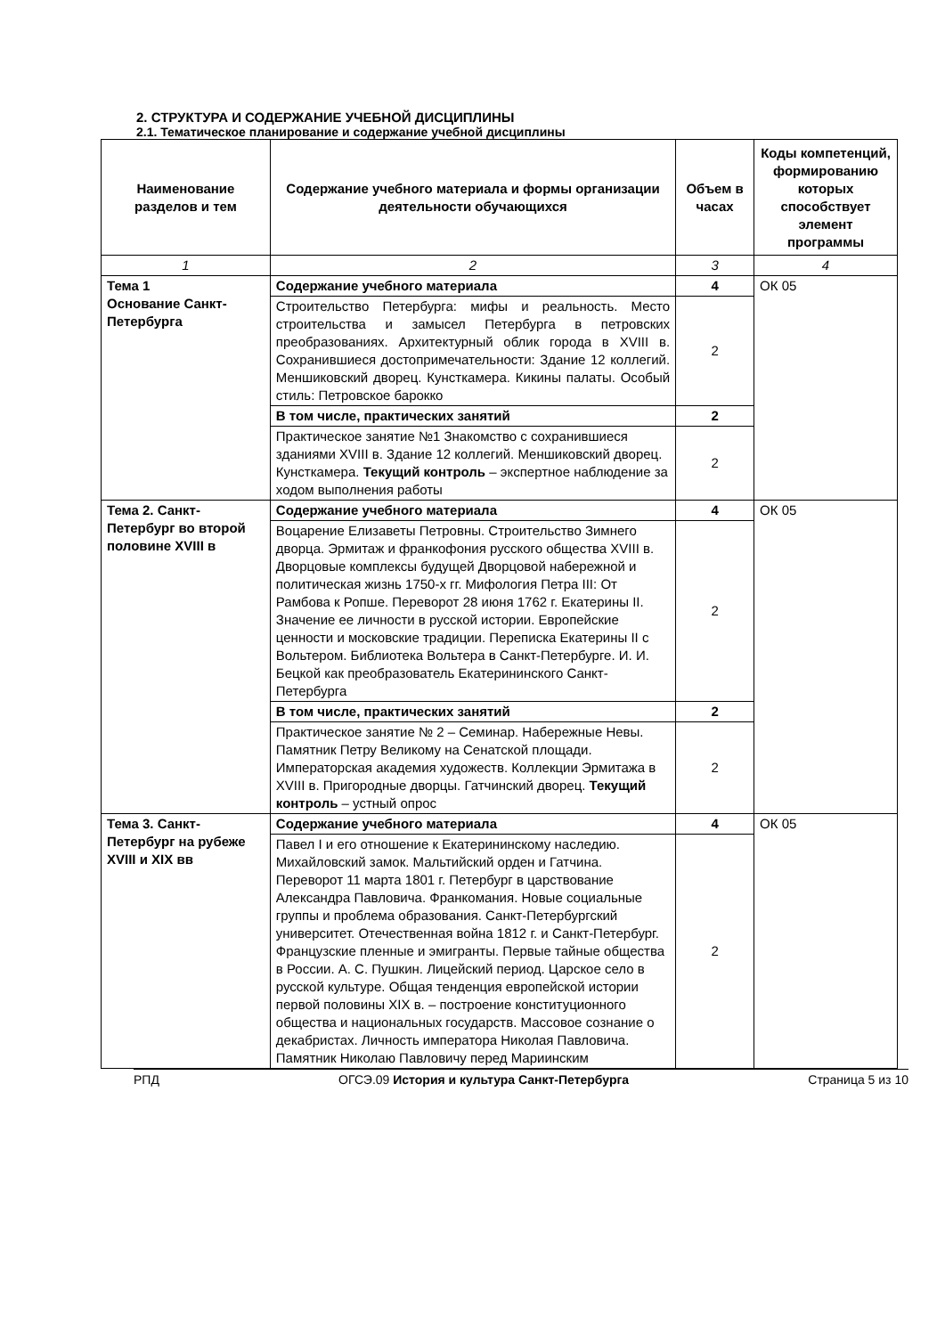2. СТРУКТУРА И СОДЕРЖАНИЕ УЧЕБНОЙ ДИСЦИПЛИНЫ
2.1. Тематическое планирование и содержание учебной дисциплины
| Наименование разделов и тем | Содержание учебного материала и формы организации деятельности обучающихся | Объем в часах | Коды компетенций, формированию которых способствует элемент программы |
| --- | --- | --- | --- |
| 1 | 2 | 3 | 4 |
| Тема 1 Основание Санкт-Петербурга | Содержание учебного материала | 4 | ОК 05 |
| | Строительство Петербурга: мифы и реальность. Место строительства и замысел Петербурга в петровских преобразованиях. Архитектурный облик города в XVIII в. Сохранившиеся достопримечательности: Здание 12 коллегий. Меншиковский дворец. Кунсткамера. Кикины палаты. Особый стиль: Петровское барокко | 2 | |
| | В том числе, практических занятий | 2 | |
| | Практическое занятие №1 Знакомство с сохранившиеся зданиями XVIII в. Здание 12 коллегий. Меншиковский дворец. Кунсткамера. Текущий контроль – экспертное наблюдение за ходом выполнения работы | 2 | |
| Тема 2. Санкт-Петербург во второй половине XVIII в | Содержание учебного материала | 4 | ОК 05 |
| | Воцарение Елизаветы Петровны. Строительство Зимнего дворца. Эрмитаж и франкофония русского общества XVIII в. Дворцовые комплексы будущей Дворцовой набережной и политическая жизнь 1750-х гг. Мифология Петра III: От Рамбова к Ропше. Переворот 28 июня 1762 г. Екатерины II. Значение ее личности в русской истории. Европейские ценности и московские традиции. Переписка Екатерины II с Вольтером. Библиотека Вольтера в Санкт-Петербурге. И. И. Бецкой как преобразователь Екатерининского Санкт-Петербурга | 2 | |
| | В том числе, практических занятий | 2 | |
| | Практическое занятие № 2 – Семинар. Набережные Невы. Памятник Петру Великому на Сенатской площади. Императорская академия художеств. Коллекции Эрмитажа в XVIII в. Пригородные дворцы. Гатчинский дворец. Текущий контроль – устный опрос | 2 | |
| Тема 3. Санкт-Петербург на рубеже XVIII и XIX вв | Содержание учебного материала | 4 | ОК 05 |
| | Павел I и его отношение к Екатерининскому наследию. Михайловский замок. Мальтийский орден и Гатчина. Переворот 11 марта 1801 г. Петербург в царствование Александра Павловича. Франкомания. Новые социальные группы и проблема образования. Санкт-Петербургский университет. Отечественная война 1812 г. и Санкт-Петербург. Французские пленные и эмигранты. Первые тайные общества в России. А. С. Пушкин. Лицейский период. Царское село в русской культуре. Общая тенденция европейской истории первой половины XIX в. – построение конституционного общества и национальных государств. Массовое сознание о декабристах. Личность императора Николая Павловича. Памятник Николаю Павловичу перед Мариинским | 2 | |
РПД ОГСЭ.09 История и культура Санкт-Петербурга Страница 5 из 10